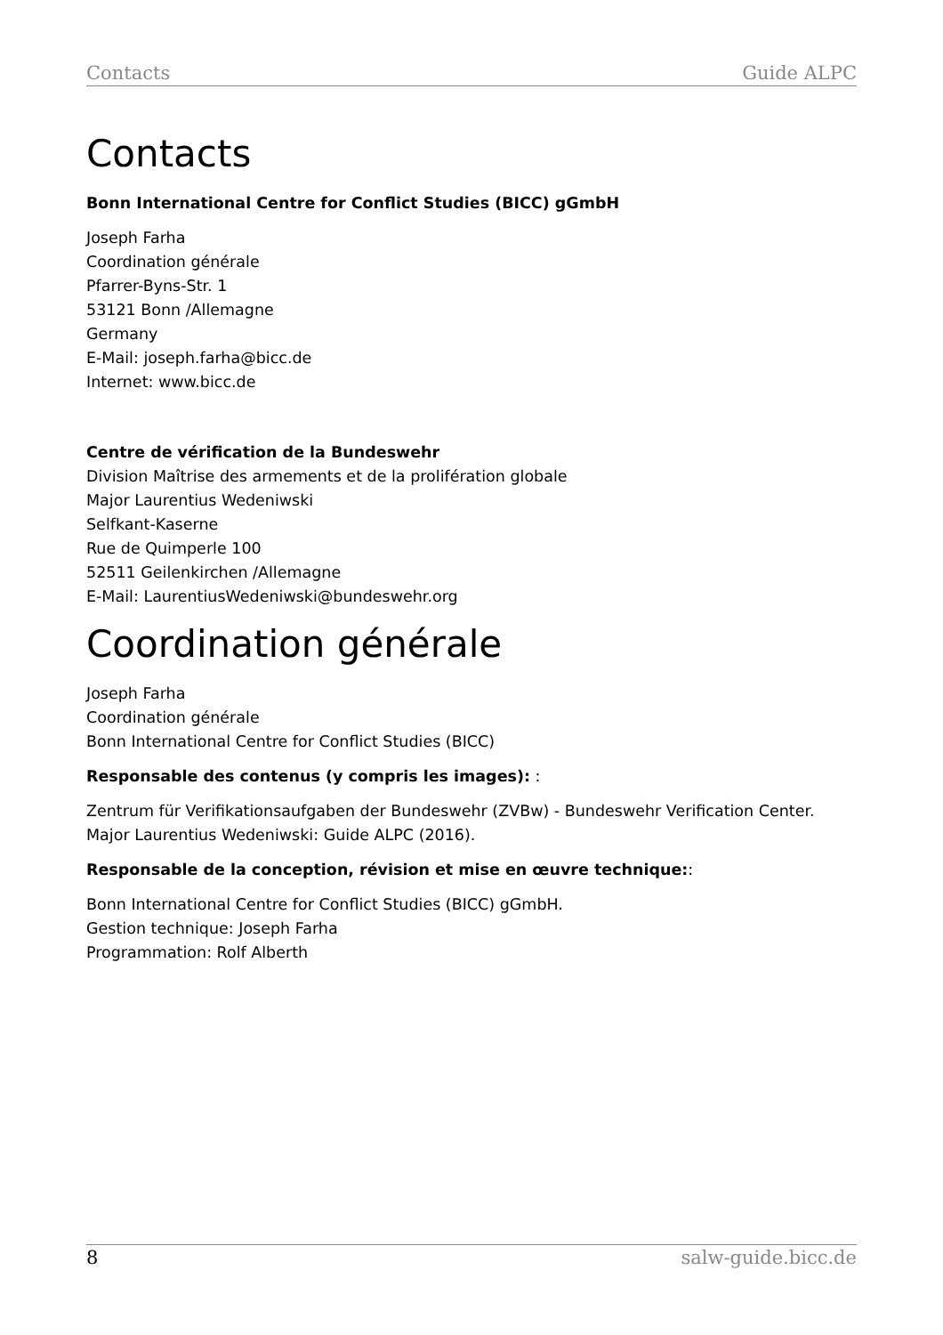Contacts Guide ALPC
Contacts
Bonn International Centre for Conflict Studies (BICC) gGmbH
Joseph Farha
Coordination générale
Pfarrer-Byns-Str. 1
53121 Bonn /Allemagne
Germany
E-Mail: joseph.farha@bicc.de
Internet: www.bicc.de
Centre de vérification de la Bundeswehr
Division Maîtrise des armements et de la prolifération globale
Major Laurentius Wedeniwski
Selfkant-Kaserne
Rue de Quimperle 100
52511 Geilenkirchen /Allemagne
E-Mail: LaurentiusWedeniwski@bundeswehr.org
Coordination générale
Joseph Farha
Coordination générale
Bonn International Centre for Conflict Studies (BICC)
Responsable des contenus (y compris les images): :
Zentrum für Verifikationsaufgaben der Bundeswehr (ZVBw) - Bundeswehr Verification Center.
Major Laurentius Wedeniwski: Guide ALPC (2016).
Responsable de la conception, révision et mise en œuvre technique::
Bonn International Centre for Conflict Studies (BICC) gGmbH.
Gestion technique: Joseph Farha
Programmation: Rolf Alberth
8 salw-guide.bicc.de